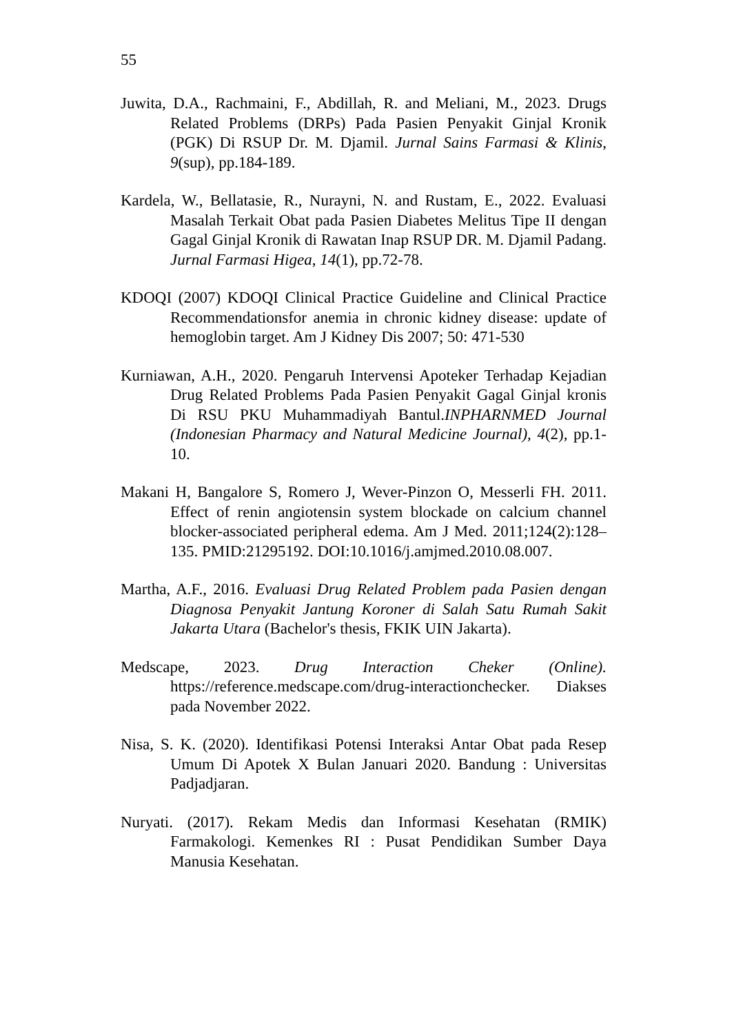55
Juwita, D.A., Rachmaini, F., Abdillah, R. and Meliani, M., 2023. Drugs Related Problems (DRPs) Pada Pasien Penyakit Ginjal Kronik (PGK) Di RSUP Dr. M. Djamil. Jurnal Sains Farmasi & Klinis, 9(sup), pp.184-189.
Kardela, W., Bellatasie, R., Nurayni, N. and Rustam, E., 2022. Evaluasi Masalah Terkait Obat pada Pasien Diabetes Melitus Tipe II dengan Gagal Ginjal Kronik di Rawatan Inap RSUP DR. M. Djamil Padang. Jurnal Farmasi Higea, 14(1), pp.72-78.
KDOQI (2007) KDOQI Clinical Practice Guideline and Clinical Practice Recommendationsfor anemia in chronic kidney disease: update of hemoglobin target. Am J Kidney Dis 2007; 50: 471-530
Kurniawan, A.H., 2020. Pengaruh Intervensi Apoteker Terhadap Kejadian Drug Related Problems Pada Pasien Penyakit Gagal Ginjal kronis Di RSU PKU Muhammadiyah Bantul.INPHARNMED Journal (Indonesian Pharmacy and Natural Medicine Journal), 4(2), pp.1-10.
Makani H, Bangalore S, Romero J, Wever-Pinzon O, Messerli FH. 2011. Effect of renin angiotensin system blockade on calcium channel blocker-associated peripheral edema. Am J Med. 2011;124(2):128–135. PMID:21295192. DOI:10.1016/j.amjmed.2010.08.007.
Martha, A.F., 2016. Evaluasi Drug Related Problem pada Pasien dengan Diagnosa Penyakit Jantung Koroner di Salah Satu Rumah Sakit Jakarta Utara (Bachelor's thesis, FKIK UIN Jakarta).
Medscape, 2023. Drug Interaction Cheker (Online). https://reference.medscape.com/drug-interactionchecker. Diakses pada November 2022.
Nisa, S. K. (2020). Identifikasi Potensi Interaksi Antar Obat pada Resep Umum Di Apotek X Bulan Januari 2020. Bandung : Universitas Padjadjaran.
Nuryati. (2017). Rekam Medis dan Informasi Kesehatan (RMIK) Farmakologi. Kemenkes RI : Pusat Pendidikan Sumber Daya Manusia Kesehatan.